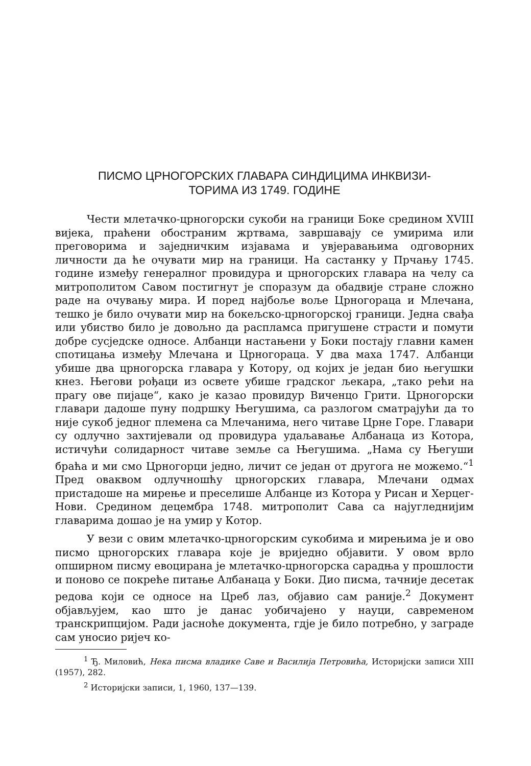ПИСМО ЦРНОГОРСКИХ ГЛАВАРА СИНДИЦИМА ИНКВИЗИ-
ТОРИМА ИЗ 1749. ГОДИНЕ
Чести млетачко-црногорски сукоби на граници Боке средином XVIII вијека, праћени обостраним жртвама, завршавају се умирима или преговорима и заједничким изјавама и увјеравањима одговорних личности да ће очувати мир на граници. На састанку у Прчању 1745. године између генералног провидура и црногорских главара на челу са митрополитом Савом постигнут је споразум да обадвије стране сложно раде на очувању мира. И поред најбоље воље Црногораца и Млечана, тешко је било очувати мир на бокељско-црногорској граници. Једна свађа или убиство било је довољно да распламса пригушене страсти и помути добре сусједске односе. Албанци настањени у Боки постају главни камен спотицања између Млечана и Црногораца. У два маха 1747. Албанци убише два црногорска главара у Котору, од којих је један био његушки кнез. Његови рођаци из освете убише градског љекара, „тако рећи на прагу ове пијаце“, како је казао провидур Виченцо Грити. Црногорски главари дадоше пуну подршку Његушима, са разлогом сматрајући да то није сукоб једног племена са Млечанима, него читаве Црне Горе. Главари су одлучно захтијевали од провидура удаљавање Албанаца из Котора, истичући солидарност читаве земље са Његушима. „Нама су Његуши браћа и ми смо Црногорци једно, личит се један от другога не можемо.“<sup>1</sup> Пред оваквом одлучношћу црногорских главара, Млечани одмах пристадоше на мирење и преселише Албанце из Котора у Рисан и Херцег-Нови. Средином децембра 1748. митрополит Сава са најугледнијим главарима дошао је на умир у Котор.
У вези с овим млетачко-црногорским сукобима и мирењима је и ово писмо црногорских главара које је вриједно објавити. У овом врло опширном писму евоцирана је млетачко-црногорска сарадња у прошлости и поново се покреће питање Албанаца у Боки. Дио писма, тачније десетак редова који се односе на Цреб лаз, објавио сам раније.<sup>2</sup> Документ објављујем, као што је данас уобичајено у науци, савременом транскрипцијом. Ради јасноће документа, гдје је било потребно, у заграде сам уносио ријеч ко-
<sup>1</sup> Ђ. Миловић, Нека писма владике Саве и Василија Петровића, Историјски записи XIII (1957), 282.
<sup>2</sup> Историјски записи, 1, 1960, 137—139.